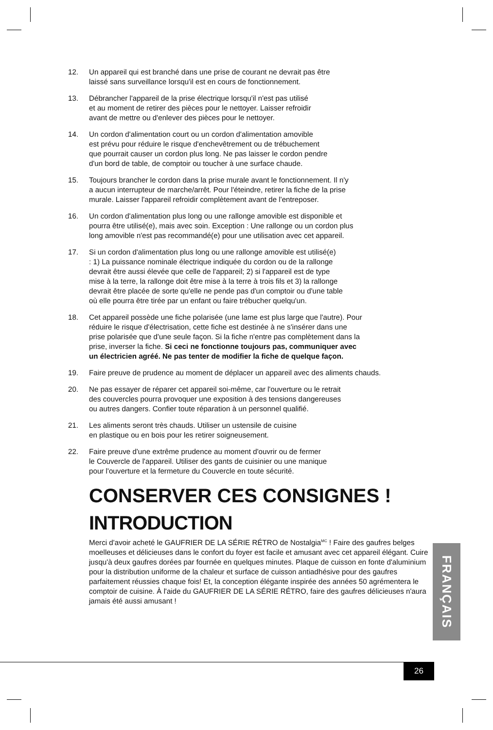12. Un appareil qui est branché dans une prise de courant ne devrait pas être
laissé sans surveillance lorsqu'il est en cours de fonctionnement.
13. Débrancher l'appareil de la prise électrique lorsqu'il n'est pas utilisé
et au moment de retirer des pièces pour le nettoyer. Laisser refroidir
avant de mettre ou d'enlever des pièces pour le nettoyer.
14. Un cordon d'alimentation court ou un cordon d'alimentation amovible
est prévu pour réduire le risque d'enchevêtrement ou de trébuchement
que pourrait causer un cordon plus long. Ne pas laisser le cordon pendre
d'un bord de table, de comptoir ou toucher à une surface chaude.
15. Toujours brancher le cordon dans la prise murale avant le fonctionnement. Il n'y
a aucun interrupteur de marche/arrêt. Pour l'éteindre, retirer la fiche de la prise
murale. Laisser l'appareil refroidir complètement avant de l'entreposer.
16. Un cordon d'alimentation plus long ou une rallonge amovible est disponible et
pourra être utilisé(e), mais avec soin. Exception : Une rallonge ou un cordon plus
long amovible n'est pas recommandé(e) pour une utilisation avec cet appareil.
17. Si un cordon d'alimentation plus long ou une rallonge amovible est utilisé(e)
: 1) La puissance nominale électrique indiquée du cordon ou de la rallonge
devrait être aussi élevée que celle de l'appareil; 2) si l'appareil est de type
mise à la terre, la rallonge doit être mise à la terre à trois fils et 3) la rallonge
devrait être placée de sorte qu'elle ne pende pas d'un comptoir ou d'une table
où elle pourra être tirée par un enfant ou faire trébucher quelqu'un.
18. Cet appareil possède une fiche polarisée (une lame est plus large que l'autre). Pour
réduire le risque d'électrisation, cette fiche est destinée à ne s'insérer dans une
prise polarisée que d'une seule façon. Si la fiche n'entre pas complètement dans la
prise, inverser la fiche. Si ceci ne fonctionne toujours pas, communiquer avec
un électricien agréé. Ne pas tenter de modifier la fiche de quelque façon.
19. Faire preuve de prudence au moment de déplacer un appareil avec des aliments chauds.
20. Ne pas essayer de réparer cet appareil soi-même, car l'ouverture ou le retrait
des couvercles pourra provoquer une exposition à des tensions dangereuses
ou autres dangers. Confier toute réparation à un personnel qualifié.
21. Les aliments seront très chauds. Utiliser un ustensile de cuisine
en plastique ou en bois pour les retirer soigneusement.
22. Faire preuve d'une extrême prudence au moment d'ouvrir ou de fermer
le Couvercle de l'appareil. Utiliser des gants de cuisinier ou une manique
pour l'ouverture et la fermeture du Couvercle en toute sécurité.
CONSERVER CES CONSIGNES !
INTRODUCTION
Merci d'avoir acheté le GAUFRIER DE LA SÉRIE RÉTRO de Nostalgia<sup>MC</sup> ! Faire des gaufres belges moelleuses et délicieuses dans le confort du foyer est facile et amusant avec cet appareil élégant. Cuire jusqu'à deux gaufres dorées par fournée en quelques minutes. Plaque de cuisson en fonte d'aluminium pour la distribution uniforme de la chaleur et surface de cuisson antiadhésive pour des gaufres parfaitement réussies chaque fois! Et, la conception élégante inspirée des années 50 agrémentera le comptoir de cuisine. À l'aide du GAUFRIER DE LA SÉRIE RÉTRO, faire des gaufres délicieuses n'aura jamais été aussi amusant !
FRANÇAIS
26